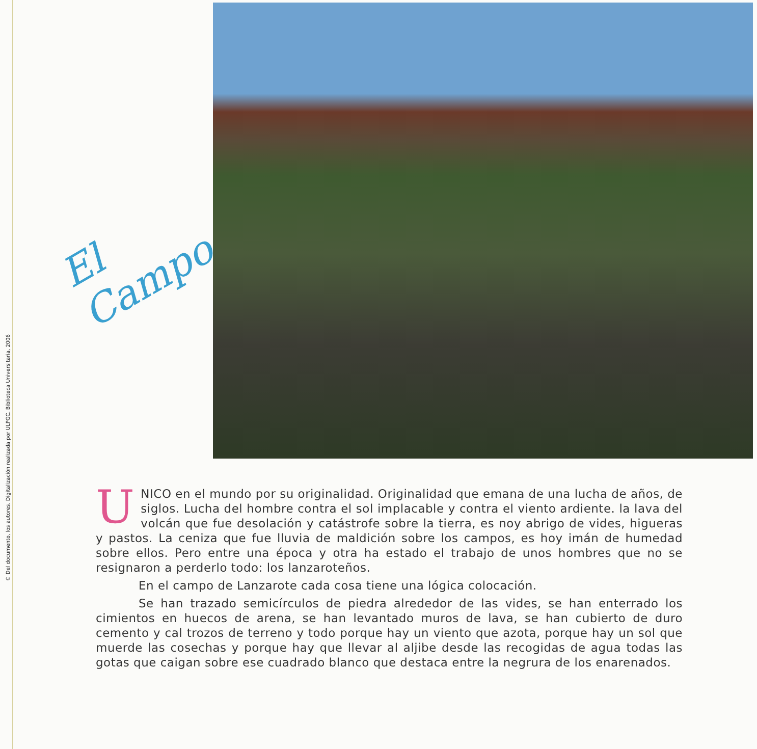© Del documento, los autores. Digitalización realizada por ULPGC. Biblioteca Universitaria, 2006
El
Campo
UNICO en el mundo por su originalidad. Originalidad que emana de una lucha de años, de siglos. Lucha del hombre contra el sol implacable y contra el viento ardiente. la lava del volcán que fue desolación y catástrofe sobre la tierra, es noy abrigo de vides, higueras y pastos. La ceniza que fue lluvia de maldición sobre los campos, es hoy imán de humedad sobre ellos. Pero entre una época y otra ha estado el trabajo de unos hombres que no se resignaron a perderlo todo: los lanzaroteños.
En el campo de Lanzarote cada cosa tiene una lógica colocación.
Se han trazado semicírculos de piedra alrededor de las vides, se han enterrado los cimientos en huecos de arena, se han levantado muros de lava, se han cubierto de duro cemento y cal trozos de terreno y todo porque hay un viento que azota, porque hay un sol que muerde las cosechas y porque hay que llevar al aljibe desde las recogidas de agua todas las gotas que caigan sobre ese cuadrado blanco que destaca entre la negrura de los enarenados.